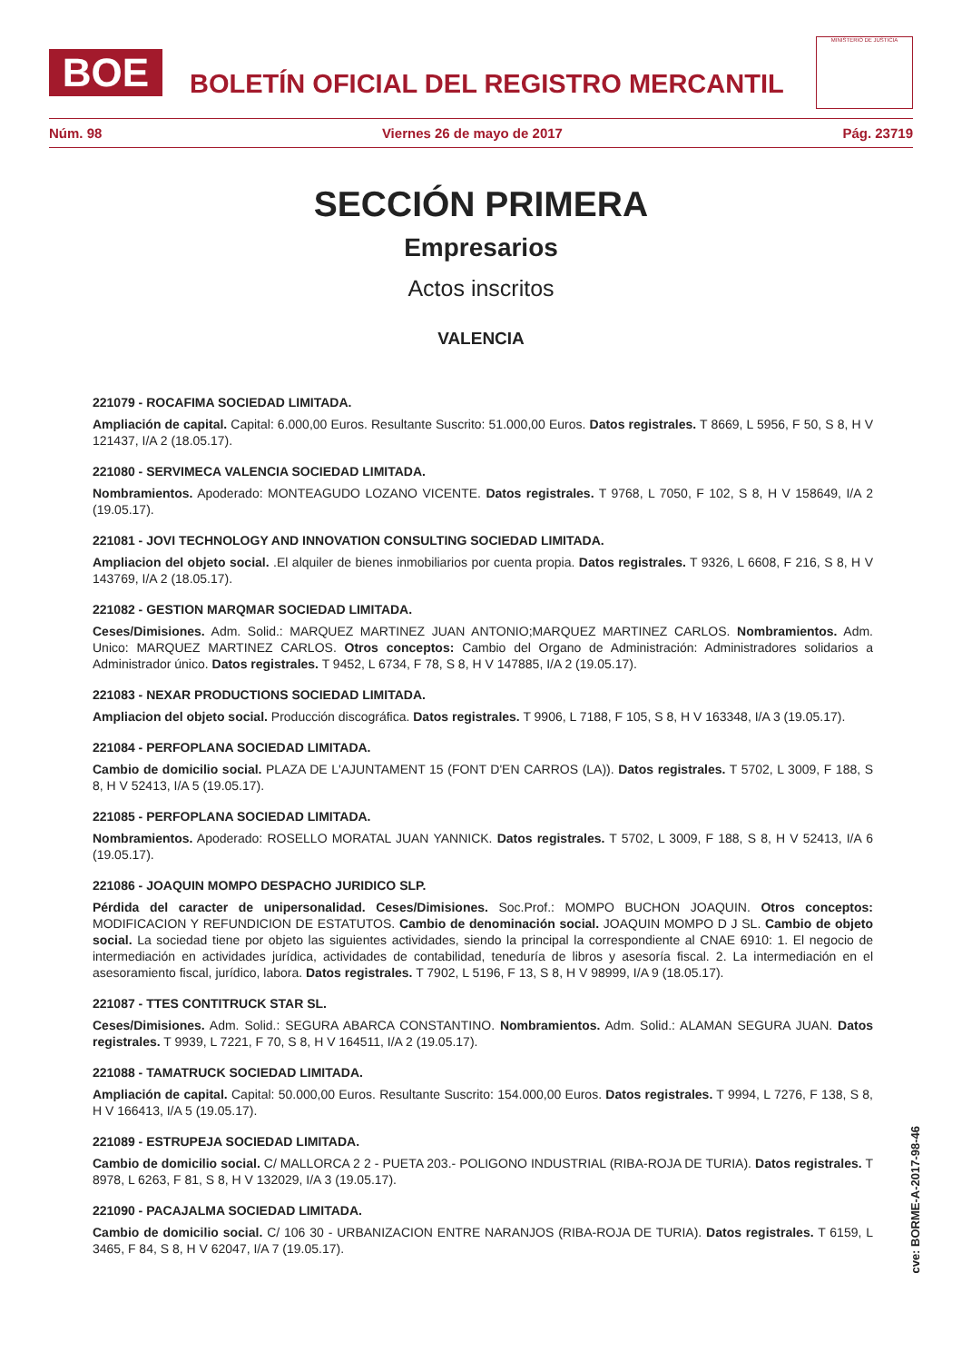BOE
BOLETÍN OFICIAL DEL REGISTRO MERCANTIL
MINISTERIO DE JUSTICIA
Núm. 98 Viernes 26 de mayo de 2017 Pág. 23719
SECCIÓN PRIMERA
Empresarios
Actos inscritos
VALENCIA
221079 - ROCAFIMA SOCIEDAD LIMITADA.
Ampliación de capital. Capital: 6.000,00 Euros. Resultante Suscrito: 51.000,00 Euros. Datos registrales. T 8669, L 5956, F 50, S 8, H V 121437, I/A 2 (18.05.17).
221080 - SERVIMECA VALENCIA SOCIEDAD LIMITADA.
Nombramientos. Apoderado: MONTEAGUDO LOZANO VICENTE. Datos registrales. T 9768, L 7050, F 102, S 8, H V 158649, I/A 2 (19.05.17).
221081 - JOVI TECHNOLOGY AND INNOVATION CONSULTING SOCIEDAD LIMITADA.
Ampliacion del objeto social. .El alquiler de bienes inmobiliarios por cuenta propia. Datos registrales. T 9326, L 6608, F 216, S 8, H V 143769, I/A 2 (18.05.17).
221082 - GESTION MARQMAR SOCIEDAD LIMITADA.
Ceses/Dimisiones. Adm. Solid.: MARQUEZ MARTINEZ JUAN ANTONIO;MARQUEZ MARTINEZ CARLOS. Nombramientos. Adm. Unico: MARQUEZ MARTINEZ CARLOS. Otros conceptos: Cambio del Organo de Administración: Administradores solidarios a Administrador único. Datos registrales. T 9452, L 6734, F 78, S 8, H V 147885, I/A 2 (19.05.17).
221083 - NEXAR PRODUCTIONS SOCIEDAD LIMITADA.
Ampliacion del objeto social. Producción discográfica. Datos registrales. T 9906, L 7188, F 105, S 8, H V 163348, I/A 3 (19.05.17).
221084 - PERFOPLANA SOCIEDAD LIMITADA.
Cambio de domicilio social. PLAZA DE L'AJUNTAMENT 15 (FONT D'EN CARROS (LA)). Datos registrales. T 5702, L 3009, F 188, S 8, H V 52413, I/A 5 (19.05.17).
221085 - PERFOPLANA SOCIEDAD LIMITADA.
Nombramientos. Apoderado: ROSELLO MORATAL JUAN YANNICK. Datos registrales. T 5702, L 3009, F 188, S 8, H V 52413, I/A 6 (19.05.17).
221086 - JOAQUIN MOMPO DESPACHO JURIDICO SLP.
Pérdida del caracter de unipersonalidad. Ceses/Dimisiones. Soc.Prof.: MOMPO BUCHON JOAQUIN. Otros conceptos: MODIFICACION Y REFUNDICION DE ESTATUTOS. Cambio de denominación social. JOAQUIN MOMPO D J SL. Cambio de objeto social. La sociedad tiene por objeto las siguientes actividades, siendo la principal la correspondiente al CNAE 6910: 1. El negocio de intermediación en actividades jurídica, actividades de contabilidad, teneduría de libros y asesoría fiscal. 2. La intermediación en el asesoramiento fiscal, jurídico, labora. Datos registrales. T 7902, L 5196, F 13, S 8, H V 98999, I/A 9 (18.05.17).
221087 - TTES CONTITRUCK STAR SL.
Ceses/Dimisiones. Adm. Solid.: SEGURA ABARCA CONSTANTINO. Nombramientos. Adm. Solid.: ALAMAN SEGURA JUAN. Datos registrales. T 9939, L 7221, F 70, S 8, H V 164511, I/A 2 (19.05.17).
221088 - TAMATRUCK SOCIEDAD LIMITADA.
Ampliación de capital. Capital: 50.000,00 Euros. Resultante Suscrito: 154.000,00 Euros. Datos registrales. T 9994, L 7276, F 138, S 8, H V 166413, I/A 5 (19.05.17).
221089 - ESTRUPEJA SOCIEDAD LIMITADA.
Cambio de domicilio social. C/ MALLORCA 2 2 - PUETA 203.- POLIGONO INDUSTRIAL (RIBA-ROJA DE TURIA). Datos registrales. T 8978, L 6263, F 81, S 8, H V 132029, I/A 3 (19.05.17).
221090 - PACAJALMA SOCIEDAD LIMITADA.
Cambio de domicilio social. C/ 106 30 - URBANIZACION ENTRE NARANJOS (RIBA-ROJA DE TURIA). Datos registrales. T 6159, L 3465, F 84, S 8, H V 62047, I/A 7 (19.05.17).
cve: BORME-A-2017-98-46